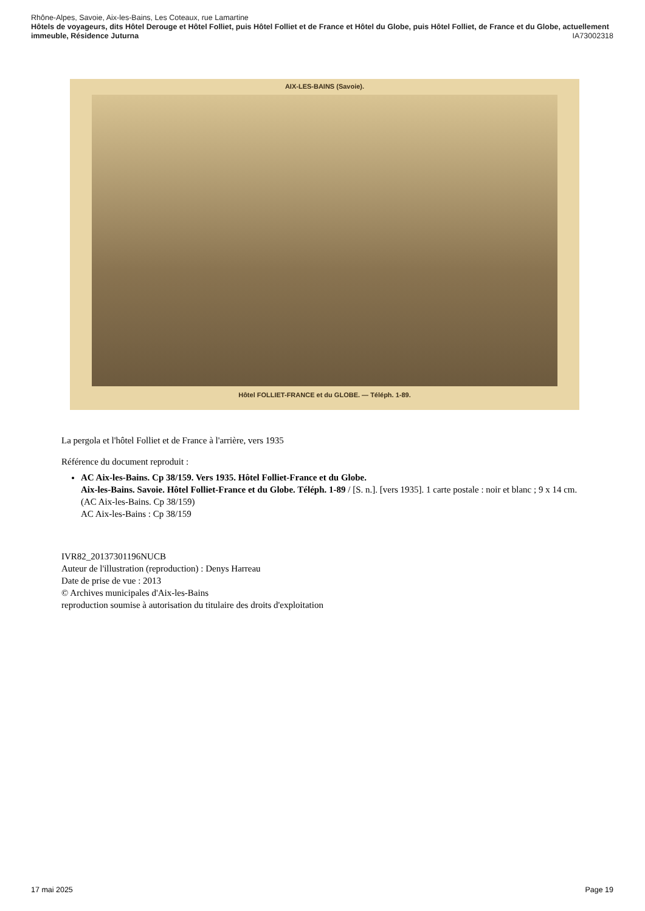Rhône-Alpes, Savoie, Aix-les-Bains, Les Coteaux, rue Lamartine
Hôtels de voyageurs, dits Hôtel Derouge et Hôtel Folliet, puis Hôtel Folliet et de France et Hôtel du Globe, puis Hôtel Folliet, de France et du Globe, actuellement immeuble, Résidence Juturna IA73002318
AIX-LES-BAINS (Savoie).
Hôtel FOLLIET-FRANCE et du GLOBE. — Téléph. 1-89.
La pergola et l'hôtel Folliet et de France à l'arrière, vers 1935
Référence du document reproduit :
AC Aix-les-Bains. Cp 38/159. Vers 1935. Hôtel Folliet-France et du Globe.
Aix-les-Bains. Savoie. Hôtel Folliet-France et du Globe. Téléph. 1-89 / [S. n.]. [vers 1935]. 1 carte postale : noir et blanc ; 9 x 14 cm. (AC Aix-les-Bains. Cp 38/159)
AC Aix-les-Bains : Cp 38/159
IVR82_20137301196NUCB
Auteur de l'illustration (reproduction) : Denys Harreau
Date de prise de vue : 2013
© Archives municipales d'Aix-les-Bains
reproduction soumise à autorisation du titulaire des droits d'exploitation
17 mai 2025 Page 19